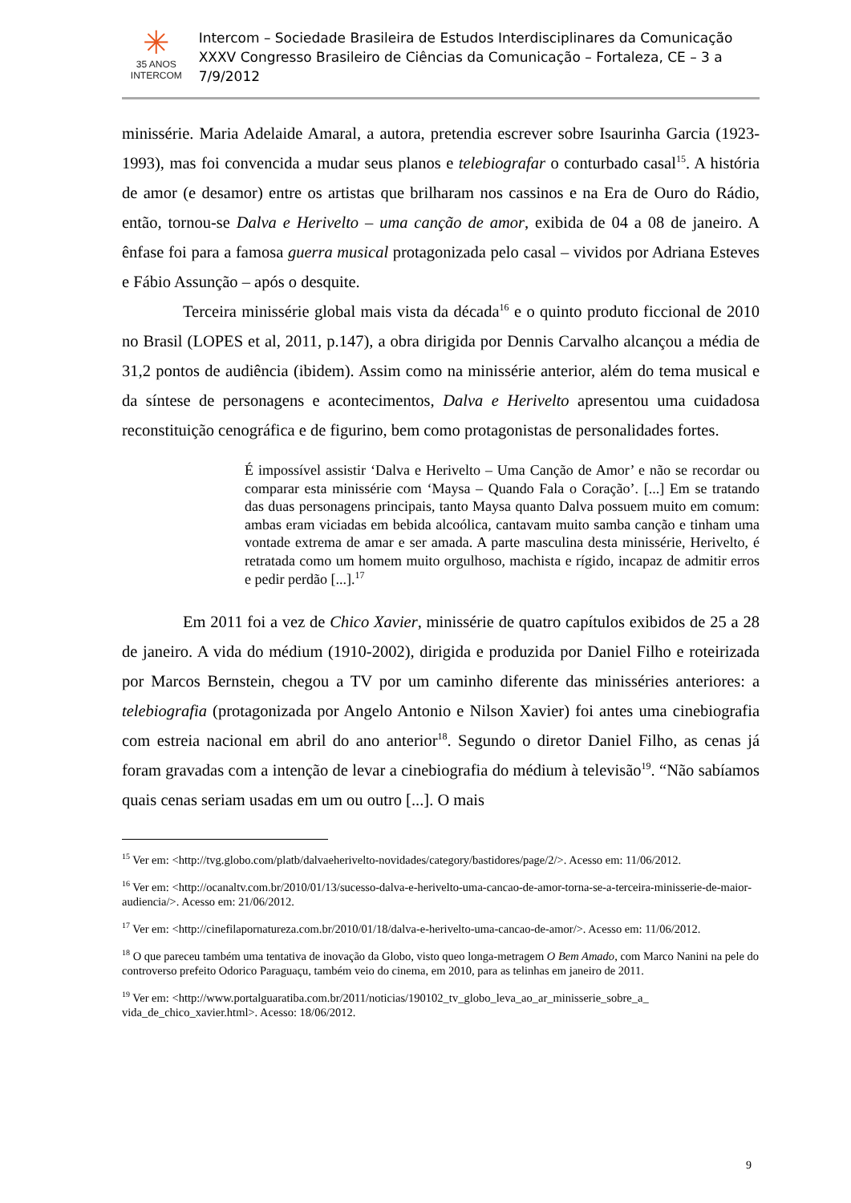✳
35 ANOS
INTERCOM
Intercom – Sociedade Brasileira de Estudos Interdisciplinares da Comunicação
XXXV Congresso Brasileiro de Ciências da Comunicação – Fortaleza, CE – 3 a 7/9/2012
minissérie. Maria Adelaide Amaral, a autora, pretendia escrever sobre Isaurinha Garcia (1923-1993), mas foi convencida a mudar seus planos e telebiografar o conturbado casal<sup>15</sup>. A história de amor (e desamor) entre os artistas que brilharam nos cassinos e na Era de Ouro do Rádio, então, tornou-se Dalva e Herivelto – uma canção de amor, exibida de 04 a 08 de janeiro. A ênfase foi para a famosa guerra musical protagonizada pelo casal – vividos por Adriana Esteves e Fábio Assunção – após o desquite.
Terceira minissérie global mais vista da década<sup>16</sup> e o quinto produto ficcional de 2010 no Brasil (LOPES et al, 2011, p.147), a obra dirigida por Dennis Carvalho alcançou a média de 31,2 pontos de audiência (ibidem). Assim como na minissérie anterior, além do tema musical e da síntese de personagens e acontecimentos, Dalva e Herivelto apresentou uma cuidadosa reconstituição cenográfica e de figurino, bem como protagonistas de personalidades fortes.
É impossível assistir ‘Dalva e Herivelto – Uma Canção de Amor’ e não se recordar ou comparar esta minissérie com ‘Maysa – Quando Fala o Coração’. [...] Em se tratando das duas personagens principais, tanto Maysa quanto Dalva possuem muito em comum: ambas eram viciadas em bebida alcoólica, cantavam muito samba canção e tinham uma vontade extrema de amar e ser amada. A parte masculina desta minissérie, Herivelto, é retratada como um homem muito orgulhoso, machista e rígido, incapaz de admitir erros e pedir perdão [...].<sup>17</sup>
Em 2011 foi a vez de Chico Xavier, minissérie de quatro capítulos exibidos de 25 a 28 de janeiro. A vida do médium (1910-2002), dirigida e produzida por Daniel Filho e roteirizada por Marcos Bernstein, chegou a TV por um caminho diferente das minisséries anteriores: a telebiografia (protagonizada por Angelo Antonio e Nilson Xavier) foi antes uma cinebiografia com estreia nacional em abril do ano anterior<sup>18</sup>. Segundo o diretor Daniel Filho, as cenas já foram gravadas com a intenção de levar a cinebiografia do médium à televisão<sup>19</sup>. “Não sabíamos quais cenas seriam usadas em um ou outro [...]. O mais
<sup>15</sup> Ver em: <http://tvg.globo.com/platb/dalvaeherivelto-novidades/category/bastidores/page/2/>. Acesso em: 11/06/2012.
<sup>16</sup> Ver em: <http://ocanaltv.com.br/2010/01/13/sucesso-dalva-e-herivelto-uma-cancao-de-amor-torna-se-a-terceira-minisserie-de-maior-audiencia/>. Acesso em: 21/06/2012.
<sup>17</sup> Ver em: <http://cinefilapornatureza.com.br/2010/01/18/dalva-e-herivelto-uma-cancao-de-amor/>. Acesso em: 11/06/2012.
<sup>18</sup> O que pareceu também uma tentativa de inovação da Globo, visto queo longa-metragem O Bem Amado, com Marco Nanini na pele do controverso prefeito Odorico Paraguaçu, também veio do cinema, em 2010, para as telinhas em janeiro de 2011.
<sup>19</sup> Ver em: <http://www.portalguaratiba.com.br/2011/noticias/190102_tv_globo_leva_ao_ar_minisserie_sobre_a_ vida_de_chico_xavier.html>. Acesso: 18/06/2012.
9